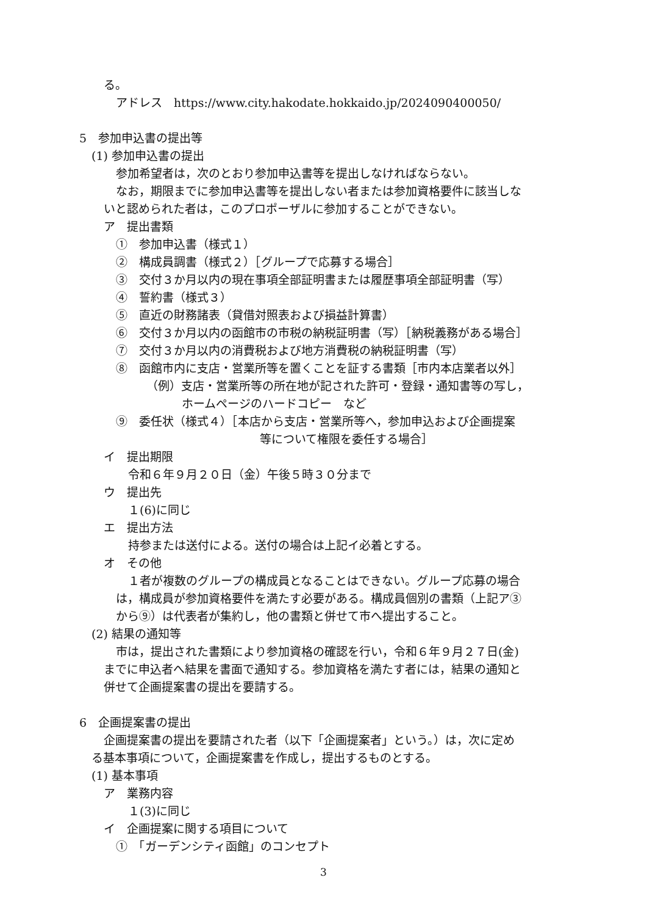る。
アドレス　https://www.city.hakodate.hokkaido.jp/2024090400050/
5　参加申込書の提出等
(1) 参加申込書の提出
参加希望者は，次のとおり参加申込書等を提出しなければならない。
なお，期限までに参加申込書等を提出しない者または参加資格要件に該当しな
いと認められた者は，このプロポーザルに参加することができない。
ア　提出書類
①　参加申込書（様式１）
②　構成員調書（様式２）［グループで応募する場合］
③　交付３か月以内の現在事項全部証明書または履歴事項全部証明書（写）
④　誓約書（様式３）
⑤　直近の財務諸表（貸借対照表および損益計算書）
⑥　交付３か月以内の函館市の市税の納税証明書（写）［納税義務がある場合］
⑦　交付３か月以内の消費税および地方消費税の納税証明書（写）
⑧　函館市内に支店・営業所等を置くことを証する書類［市内本店業者以外］
（例）支店・営業所等の所在地が記された許可・登録・通知書等の写し，
ホームページのハードコピー　など
⑨　委任状（様式４）［本店から支店・営業所等へ，参加申込および企画提案
等について権限を委任する場合］
イ　提出期限
令和６年９月２０日（金）午後５時３０分まで
ウ　提出先
１(6)に同じ
エ　提出方法
持参または送付による。送付の場合は上記イ必着とする。
オ　その他
１者が複数のグループの構成員となることはできない。グループ応募の場合
は，構成員が参加資格要件を満たす必要がある。構成員個別の書類（上記ア③
から⑨）は代表者が集約し，他の書類と併せて市へ提出すること。
(2) 結果の通知等
市は，提出された書類により参加資格の確認を行い，令和６年９月２７日(金)
までに申込者へ結果を書面で通知する。参加資格を満たす者には，結果の通知と
併せて企画提案書の提出を要請する。
6　企画提案書の提出
企画提案書の提出を要請された者（以下「企画提案者」という。）は，次に定め
る基本事項について，企画提案書を作成し，提出するものとする。
(1) 基本事項
ア　業務内容
１(3)に同じ
イ　企画提案に関する項目について
①　「ガーデンシティ函館」のコンセプト
3